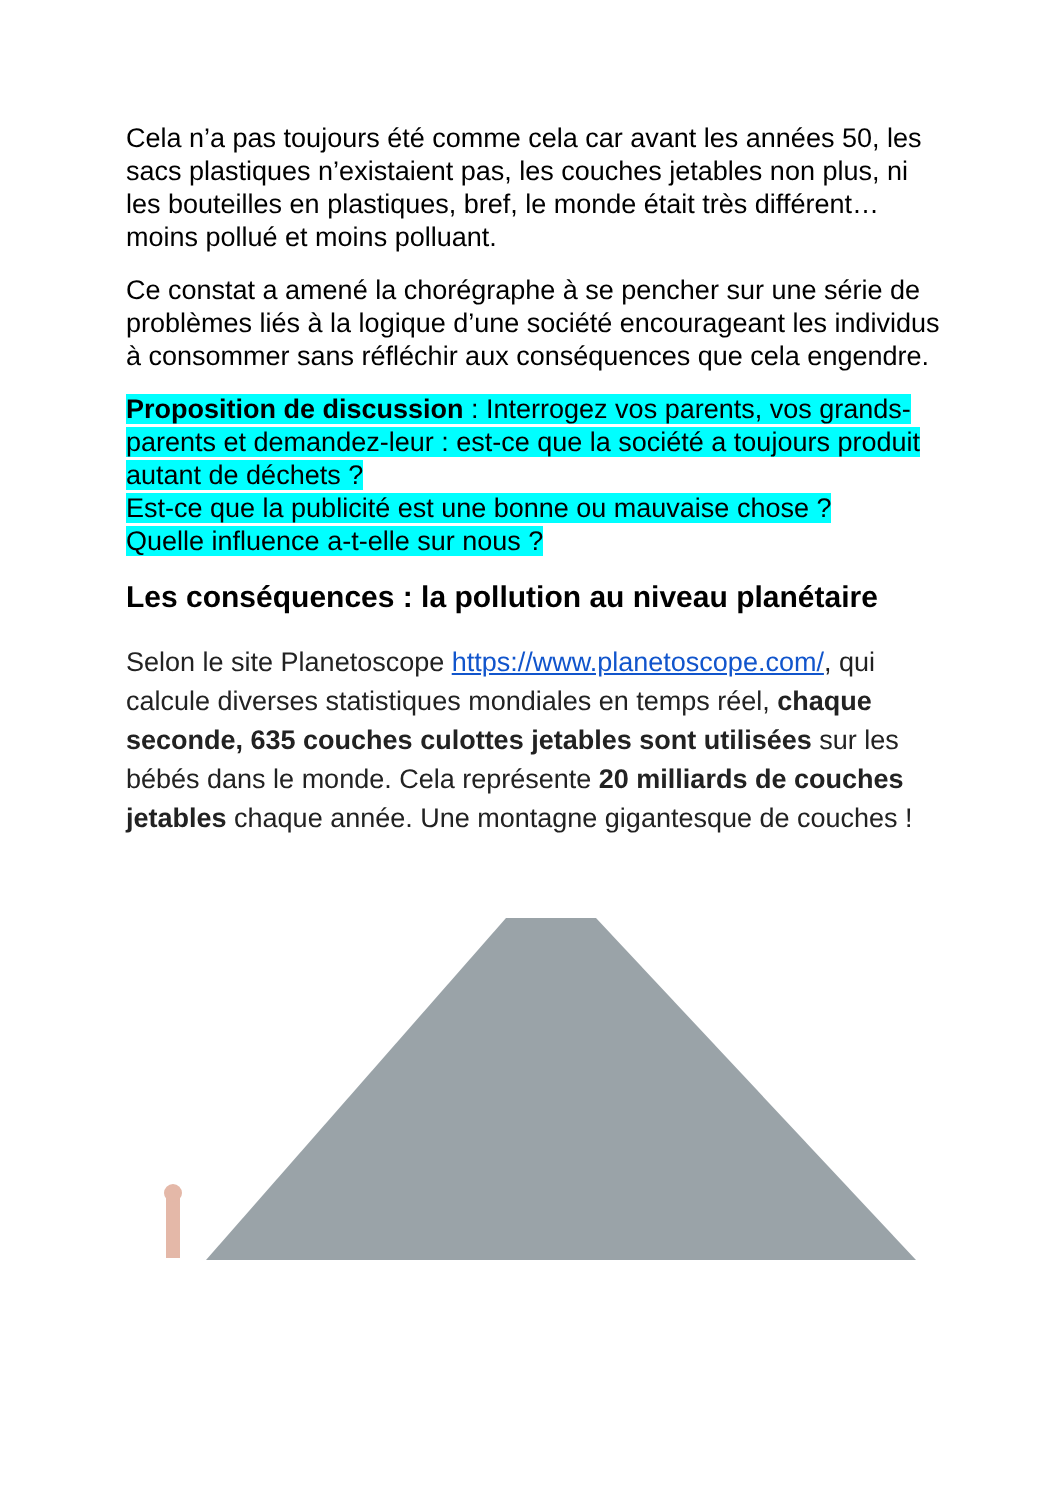Cela n’a pas toujours été comme cela car avant les années 50, les sacs plastiques n’existaient pas, les couches jetables non plus, ni les bouteilles en plastiques, bref, le monde était très différent…moins pollué et moins polluant.
Ce constat a amené la chorégraphe à se pencher sur une série de problèmes liés à la logique d’une société encourageant les individus à consommer sans réfléchir aux conséquences que cela engendre.
Proposition de discussion : Interrogez vos parents, vos grands- parents et demandez-leur : est-ce que la société a toujours produit autant de déchets ?
Est-ce que la publicité est une bonne ou mauvaise chose ?
Quelle influence a-t-elle sur nous ?
Les conséquences : la pollution au niveau planétaire
Selon le site Planetoscope https://www.planetoscope.com/, qui calcule diverses statistiques mondiales en temps réel, chaque seconde, 635 couches culottes jetables sont utilisées sur les bébés dans le monde. Cela représente 20 milliards de couches jetables chaque année. Une montagne gigantesque de couches !